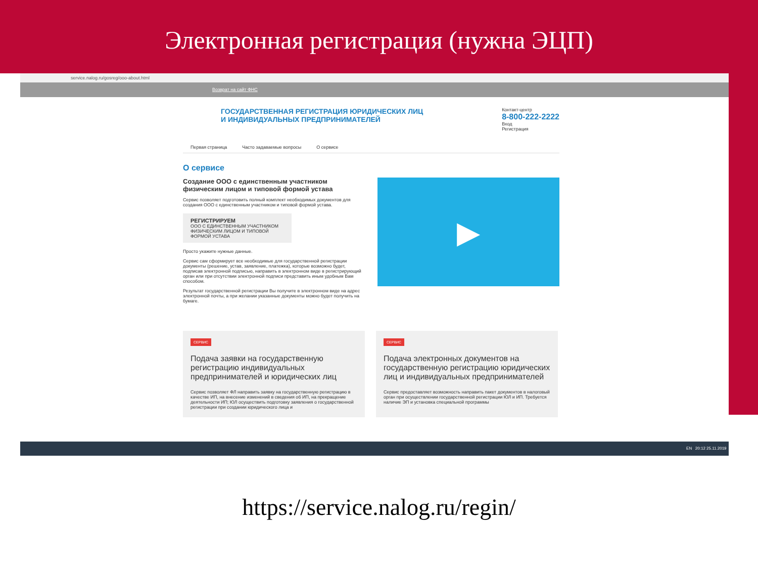Электронная регистрация (нужна ЭЦП)
service.nalog.ru/gosreg/ooo-about.html
Возврат на сайт ФНС
ГОСУДАРСТВЕННАЯ РЕГИСТРАЦИЯ ЮРИДИЧЕСКИХ ЛИЦ
И ИНДИВИДУАЛЬНЫХ ПРЕДПРИНИМАТЕЛЕЙ
Контакт-центр
8-800-222-2222
Вход
Регистрация
Первая страница Часто задаваемые вопросы О сервисе
О сервисе
Создание ООО с единственным участником физическим лицом и типовой формой устава
Сервис позволяет подготовить полный комплект необходимых документов для создания ООО с единственным участником и типовой формой устава.
РЕГИСТРИРУЕМ
ООО С ЕДИНСТВЕННЫМ УЧАСТНИКОМ ФИЗИЧЕСКИМ ЛИЦОМ И ТИПОВОЙ ФОРМОЙ УСТАВА
Просто укажите нужные данные.
Сервис сам сформирует все необходимые для государственной регистрации документы (решение, устав, заявление, платежка), которые возможно будет, подписав электронной подписью, направить в электронном виде в регистрирующий орган или при отсутствии электронной подписи представить иным удобным Вам способом.
Результат государственной регистрации Вы получите в электронном виде на адрес электронной почты, а при желании указанные документы можно будет получить на бумаге.
▶
СЕРВИС
Подача заявки на государственную регистрацию индивидуальных предпринимателей и юридических лиц
Сервис позволяет ФЛ направить заявку на государственную регистрацию в качестве ИП, на внесение изменений в сведения об ИП, на прекращение деятельности ИП; ЮЛ осуществить подготовку заявления о государственной регистрации при создании юридического лица и
СЕРВИС
Подача электронных документов на государственную регистрацию юридических лиц и индивидуальных предпринимателей
Сервис предоставляет возможность направить пакет документов в налоговый орган при осуществлении государственной регистрации ЮЛ и ИП. Требуется наличие ЭП и установка специальной программы
EN 20:12 25.11.2019
https://service.nalog.ru/regin/